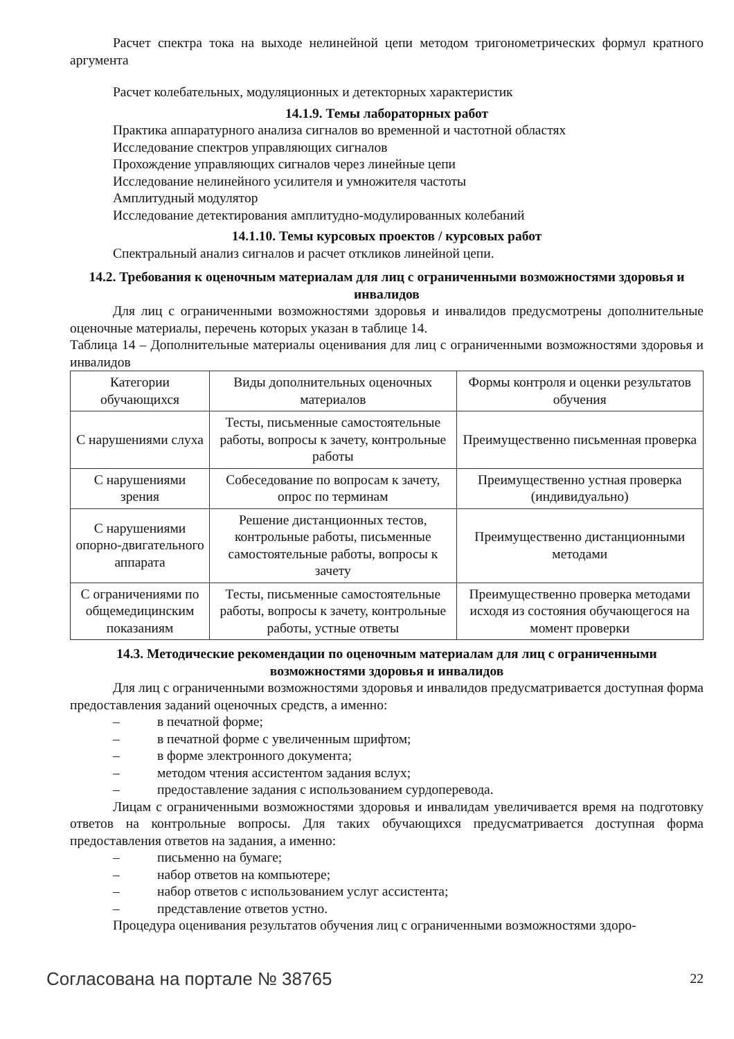Расчет спектра тока на выходе нелинейной цепи методом тригонометрических формул кратного аргумента
Расчет колебательных, модуляционных и детекторных характеристик
14.1.9. Темы лабораторных работ
Практика аппаратурного анализа сигналов во временной и частотной областях
Исследование спектров управляющих сигналов
Прохождение управляющих сигналов через линейные цепи
Исследование нелинейного усилителя и умножителя частоты
Амплитудный модулятор
Исследование детектирования амплитудно-модулированных колебаний
14.1.10. Темы курсовых проектов / курсовых работ
Спектральный анализ сигналов и расчет откликов линейной цепи.
14.2. Требования к оценочным материалам для лиц с ограниченными возможностями здоровья и инвалидов
Для лиц с ограниченными возможностями здоровья и инвалидов предусмотрены дополнительные оценочные материалы, перечень которых указан в таблице 14.
Таблица 14 – Дополнительные материалы оценивания для лиц с ограниченными возможностями здоровья и инвалидов
| Категории обучающихся | Виды дополнительных оценочных материалов | Формы контроля и оценки результатов обучения |
| С нарушениями слуха | Тесты, письменные самостоятельные работы, вопросы к зачету, контрольные работы | Преимущественно письменная проверка |
| С нарушениями зрения | Собеседование по вопросам к зачету, опрос по терминам | Преимущественно устная проверка (индивидуально) |
| С нарушениями опорно-двигательного аппарата | Решение дистанционных тестов, контрольные работы, письменные самостоятельные работы, вопросы к зачету | Преимущественно дистанционными методами |
| С ограничениями по общемедицинским показаниям | Тесты, письменные самостоятельные работы, вопросы к зачету, контрольные работы, устные ответы | Преимущественно проверка методами исходя из состояния обучающегося на момент проверки |
14.3. Методические рекомендации по оценочным материалам для лиц с ограниченными возможностями здоровья и инвалидов
Для лиц с ограниченными возможностями здоровья и инвалидов предусматривается доступная форма предоставления заданий оценочных средств, а именно:
– в печатной форме;
– в печатной форме с увеличенным шрифтом;
– в форме электронного документа;
– методом чтения ассистентом задания вслух;
– предоставление задания с использованием сурдоперевода.
Лицам с ограниченными возможностями здоровья и инвалидам увеличивается время на подготовку ответов на контрольные вопросы. Для таких обучающихся предусматривается доступная форма предоставления ответов на задания, а именно:
– письменно на бумаге;
– набор ответов на компьютере;
– набор ответов с использованием услуг ассистента;
– представление ответов устно.
Процедура оценивания результатов обучения лиц с ограниченными возможностями здоро-
Согласована на портале № 38765 22